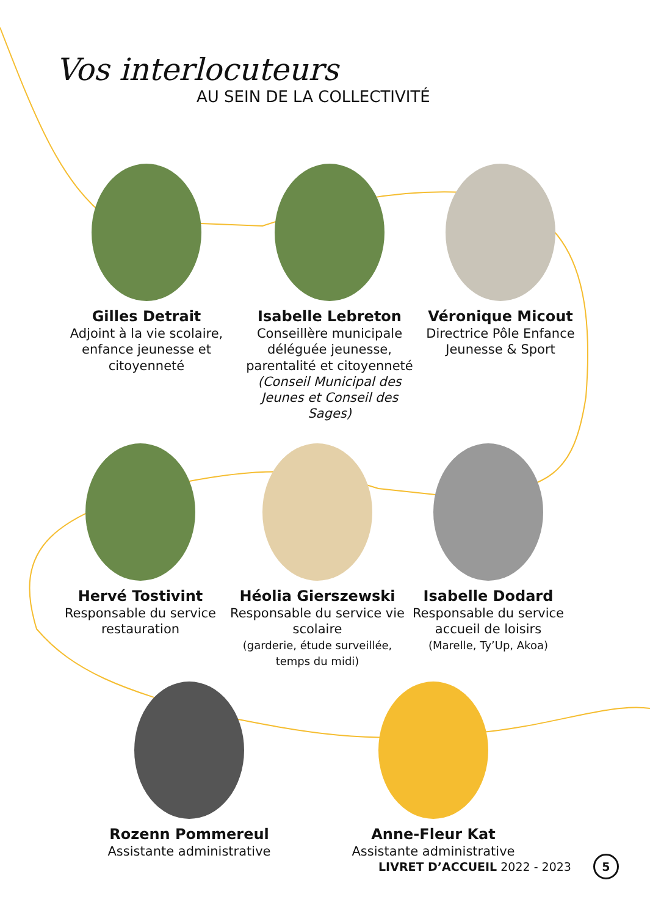Vos interlocuteurs
AU SEIN DE LA COLLECTIVITÉ
Gilles Detrait
Adjoint à la vie scolaire, enfance jeunesse et citoyenneté
Isabelle Lebreton
Conseillère municipale déléguée jeunesse, parentalité et citoyenneté
(Conseil Municipal des Jeunes et Conseil des Sages)
Véronique Micout
Directrice Pôle Enfance Jeunesse & Sport
Hervé Tostivint
Responsable du service restauration
Héolia Gierszewski
Responsable du service vie scolaire
(garderie, étude surveillée, temps du midi)
Isabelle Dodard
Responsable du service accueil de loisirs
(Marelle, Ty’Up, Akoa)
Rozenn Pommereul
Assistante administrative
Anne-Fleur Kat
Assistante administrative
LIVRET D’ACCUEIL 2022 - 2023 5